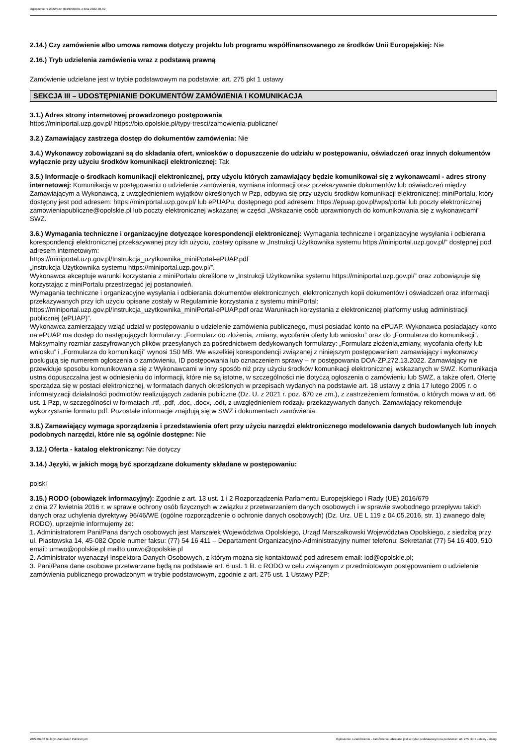Ogłoszenie nr 2022/BZP 00190960/01 z dnia 2022-06-02
2.14.) Czy zamówienie albo umowa ramowa dotyczy projektu lub programu współfinansowanego ze środków Unii Europejskiej: Nie
2.16.) Tryb udzielenia zamówienia wraz z podstawą prawną
Zamówienie udzielane jest w trybie podstawowym na podstawie: art. 275 pkt 1 ustawy
SEKCJA III – UDOSTĘPNIANIE DOKUMENTÓW ZAMÓWIENIA I KOMUNIKACJA
3.1.) Adres strony internetowej prowadzonego postępowania
https://miniportal.uzp.gov.pl/ https://bip.opolskie.pl/typy-tresci/zamowienia-publiczne/
3.2.) Zamawiający zastrzega dostęp do dokumentów zamówienia: Nie
3.4.) Wykonawcy zobowiązani są do składania ofert, wniosków o dopuszczenie do udziału w postępowaniu, oświadczeń oraz innych dokumentów wyłącznie przy użyciu środków komunikacji elektronicznej: Tak
3.5.) Informacje o środkach komunikacji elektronicznej, przy użyciu których zamawiający będzie komunikował się z wykonawcami - adres strony internetowej: Komunikacja w postępowaniu o udzielenie zamówienia, wymiana informacji oraz przekazywanie dokumentów lub oświadczeń między Zamawiającym a Wykonawcą, z uwzględnieniem wyjątków określonych w Pzp, odbywa się przy użyciu środków komunikacji elektronicznej: miniPortalu, który dostępny jest pod adresem: https://miniportal.uzp.gov.pl/ lub ePUAPu, dostępnego pod adresem: https://epuap.gov.pl/wps/portal lub poczty elektronicznej zamowieniapubliczne@opolskie.pl lub poczty elektronicznej wskazanej w części „Wskazanie osób uprawnionych do komunikowania się z wykonawcami” SWZ.
3.6.) Wymagania techniczne i organizacyjne dotyczące korespondencji elektronicznej: Wymagania techniczne i organizacyjne wysyłania i odbierania korespondencji elektronicznej przekazywanej przy ich użyciu, zostały opisane w „Instrukcji Użytkownika systemu https://miniportal.uzp.gov.pl/” dostępnej pod adresem internetowym:
https://miniportal.uzp.gov.pl/Instrukcja_uzytkownika_miniPortal-ePUAP.pdf
„Instrukcja Użytkownika systemu https://miniportal.uzp.gov.pl/”.
Wykonawca akceptuje warunki korzystania z miniPortalu określone w „Instrukcji Użytkownika systemu https://miniportal.uzp.gov.pl/” oraz zobowiązuje się korzystając z miniPortalu przestrzegać jej postanowień.
Wymagania techniczne i organizacyjne wysyłania i odbierania dokumentów elektronicznych, elektronicznych kopii dokumentów i oświadczeń oraz informacji przekazywanych przy ich użyciu opisane zostały w Regulaminie korzystania z systemu miniPortal: https://miniportal.uzp.gov.pl/Instrukcja_uzytkownika_miniPortal-ePUAP.pdf oraz Warunkach korzystania z elektronicznej platformy usług administracji publicznej (ePUAP)”.
Wykonawca zamierzający wziąć udział w postępowaniu o udzielenie zamówienia publicznego, musi posiadać konto na ePUAP. Wykonawca posiadający konto na ePUAP ma dostęp do następujących formularzy: „Formularz do złożenia, zmiany, wycofania oferty lub wniosku” oraz do „Formularza do komunikacji”. Maksymalny rozmiar zaszyfrowanych plików przesyłanych za pośrednictwem dedykowanych formularzy: „Formularz złożenia,zmiany, wycofania oferty lub wniosku” i „Formularza do komunikacji” wynosi 150 MB. We wszelkiej korespondencji związanej z niniejszym postępowaniem zamawiający i wykonawcy posługują się numerem ogłoszenia o zamówieniu, ID postępowania lub oznaczeniem sprawy – nr postępowania DOA-ZP.272.13.2022. Zamawiający nie przewiduje sposobu komunikowania się z Wykonawcami w inny sposób niż przy użyciu środków komunikacji elektronicznej, wskazanych w SWZ. Komunikacja ustna dopuszczalna jest w odniesieniu do informacji, które nie są istotne, w szczególności nie dotyczą ogłoszenia o zamówieniu lub SWZ, a także ofert. Ofertę sporządza się w postaci elektronicznej, w formatach danych określonych w przepisach wydanych na podstawie art. 18 ustawy z dnia 17 lutego 2005 r. o informatyzacji działalności podmiotów realizujących zadania publiczne (Dz. U. z 2021 r. poz. 670 ze zm.), z zastrzeżeniem formatów, o których mowa w art. 66 ust. 1 Pzp, w szczególności w formatach .rtf, .pdf, .doc, .docx, .odt, z uwzględnieniem rodzaju przekazywanych danych. Zamawiający rekomenduje wykorzystanie formatu pdf. Pozostałe informacje znajdują się w SWZ i dokumentach zamówienia.
3.8.) Zamawiający wymaga sporządzenia i przedstawienia ofert przy użyciu narzędzi elektronicznego modelowania danych budowlanych lub innych podobnych narzędzi, które nie są ogólnie dostępne: Nie
3.12.) Oferta - katalog elektroniczny: Nie dotyczy
3.14.) Języki, w jakich mogą być sporządzane dokumenty składane w postępowaniu:
polski
3.15.) RODO (obowiązek informacyjny): Zgodnie z art. 13 ust. 1 i 2 Rozporządzenia Parlamentu Europejskiego i Rady (UE) 2016/679
z dnia 27 kwietnia 2016 r. w sprawie ochrony osób fizycznych w związku z przetwarzaniem danych osobowych i w sprawie swobodnego przepływu takich danych oraz uchylenia dyrektywy 96/46/WE (ogólne rozporządzenie o ochronie danych osobowych) (Dz. Urz. UE L 119 z 04.05.2016, str. 1) zwanego dalej RODO), uprzejmie informujemy że:
1. Administratorem Pani/Pana danych osobowych jest Marszałek Województwa Opolskiego, Urząd Marszałkowski Województwa Opolskiego, z siedzibą przy ul. Piastowska 14, 45-082 Opole numer faksu: (77) 54 16 411 – Departament Organizacyjno-Administracyjny numer telefonu: Sekretariat (77) 54 16 400, 510
email: umwo@opolskie.pl mailto:umwo@opolskie.pl
2. Administrator wyznaczył Inspektora Danych Osobowych, z którym można się kontaktować pod adresem email: iod@opolskie.pl;
3. Pani/Pana dane osobowe przetwarzane będą na podstawie art. 6 ust. 1 lit. c RODO w celu związanym z przedmiotowym postępowaniem o udzielenie zamówienia publicznego prowadzonym w trybie podstawowym, zgodnie z art. 275 ust. 1 Ustawy PZP;
2022-06-02 Biuletyn Zamówień Publicznych Ogłoszenie o zamówieniu - Zamówienie udzielane jest w trybie podstawowym na podstawie: art. 275 pkt 1 ustawy - Usługi